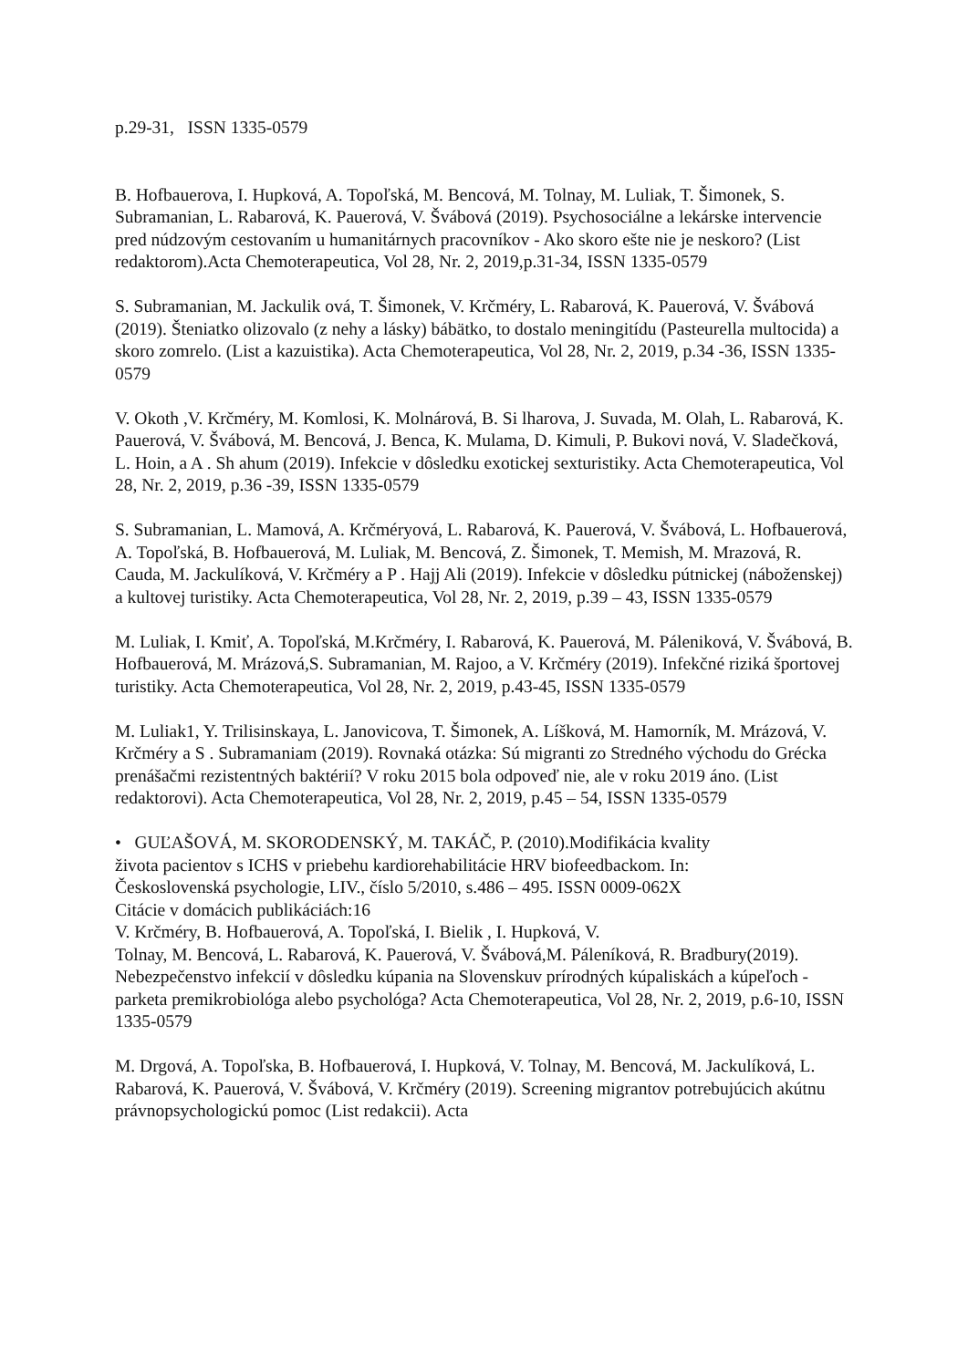p.29-31, ISSN 1335-0579
B. Hofbauerova, I. Hupková, A. Topoľská, M. Bencová, M. Tolnay, M. Luliak, T. Šimonek, S. Subramanian, L. Rabarová, K. Pauerová, V. Švábová (2019). Psychosociálne a lekárske intervencie pred núdzovým cestovaním u humanitárnych pracovníkov - Ako skoro ešte nie je neskoro? (List redaktorom).Acta Chemoterapeutica, Vol 28, Nr. 2, 2019,p.31-34, ISSN 1335-0579
S. Subramanian, M. Jackulik ová, T. Šimonek, V. Krčméry, L. Rabarová, K. Pauerová, V. Švábová (2019). Šteniatko olizovalo (z nehy a lásky) bábätko, to dostalo meningitídu (Pasteurella multocida) a skoro zomrelo. (List a kazuistika). Acta Chemoterapeutica, Vol 28, Nr. 2, 2019, p.34 -36, ISSN 1335-0579
V. Okoth ,V. Krčméry, M. Komlosi, K. Molnárová, B. Si lharova, J. Suvada, M. Olah, L. Rabarová, K. Pauerová, V. Švábová, M. Bencová, J. Benca, K. Mulama, D. Kimuli, P. Bukovi nová, V. Sladečková, L. Hoin, a A . Sh ahum (2019). Infekcie v dôsledku exotickej sexturistiky. Acta Chemoterapeutica, Vol 28, Nr. 2, 2019, p.36 -39, ISSN 1335-0579
S. Subramanian, L. Mamová, A. Krčméryová, L. Rabarová, K. Pauerová, V. Švábová, L. Hofbauerová, A. Topoľská, B. Hofbauerová, M. Luliak, M. Bencová, Z. Šimonek, T. Memish, M. Mrazová, R. Cauda, M. Jackulíková, V. Krčméry a P . Hajj Ali (2019). Infekcie v dôsledku pútnickej (náboženskej) a kultovej turistiky. Acta Chemoterapeutica, Vol 28, Nr. 2, 2019, p.39 – 43, ISSN 1335-0579
M. Luliak, I. Kmiť, A. Topoľská, M.Krčméry, I. Rabarová, K. Pauerová, M. Páleniková, V. Švábová, B. Hofbauerová, M. Mrázová,S. Subramanian, M. Rajoo, a V. Krčméry (2019). Infekčné riziká športovej turistiky. Acta Chemoterapeutica, Vol 28, Nr. 2, 2019, p.43-45, ISSN 1335-0579
M. Luliak1, Y. Trilisinskaya, L. Janovicova, T. Šimonek, A. Líšková, M. Hamorník, M. Mrázová, V. Krčméry a S . Subramaniam (2019). Rovnaká otázka: Sú migranti zo Stredného východu do Grécka prenášačmi rezistentných baktérií? V roku 2015 bola odpoveď nie, ale v roku 2019 áno. (List redaktorovi). Acta Chemoterapeutica, Vol 28, Nr. 2, 2019, p.45 – 54, ISSN 1335-0579
• GUĽAŠOVÁ, M. SKORODENSKÝ, M. TAKÁČ, P. (2010).Modifikácia kvality života pacientov s ICHS v priebehu kardiorehabilitácie HRV biofeedbackom. In: Československá psychologie, LIV., číslo 5/2010, s.486 – 495. ISSN 0009-062X
Citácie v domácich publikáciách:16
V. Krčméry, B. Hofbauerová, A. Topoľská, I. Bielik , I. Hupková, V.
Tolnay, M. Bencová, L. Rabarová, K. Pauerová, V. Švábová,M. Páleníková, R. Bradbury(2019). Nebezpečenstvo infekcií v dôsledku kúpania na Slovenskuv prírodných kúpaliskách a kúpeľoch - parketa premikrobiológa alebo psychológa? Acta Chemoterapeutica, Vol 28, Nr. 2, 2019, p.6-10, ISSN 1335-0579
M. Drgová, A. Topoľska, B. Hofbauerová, I. Hupková, V. Tolnay, M. Bencová, M. Jackulíková, L. Rabarová, K. Pauerová, V. Švábová, V. Krčméry (2019). Screening migrantov potrebujúcich akútnu právnopsychologickú pomoc (List redakcii). Acta